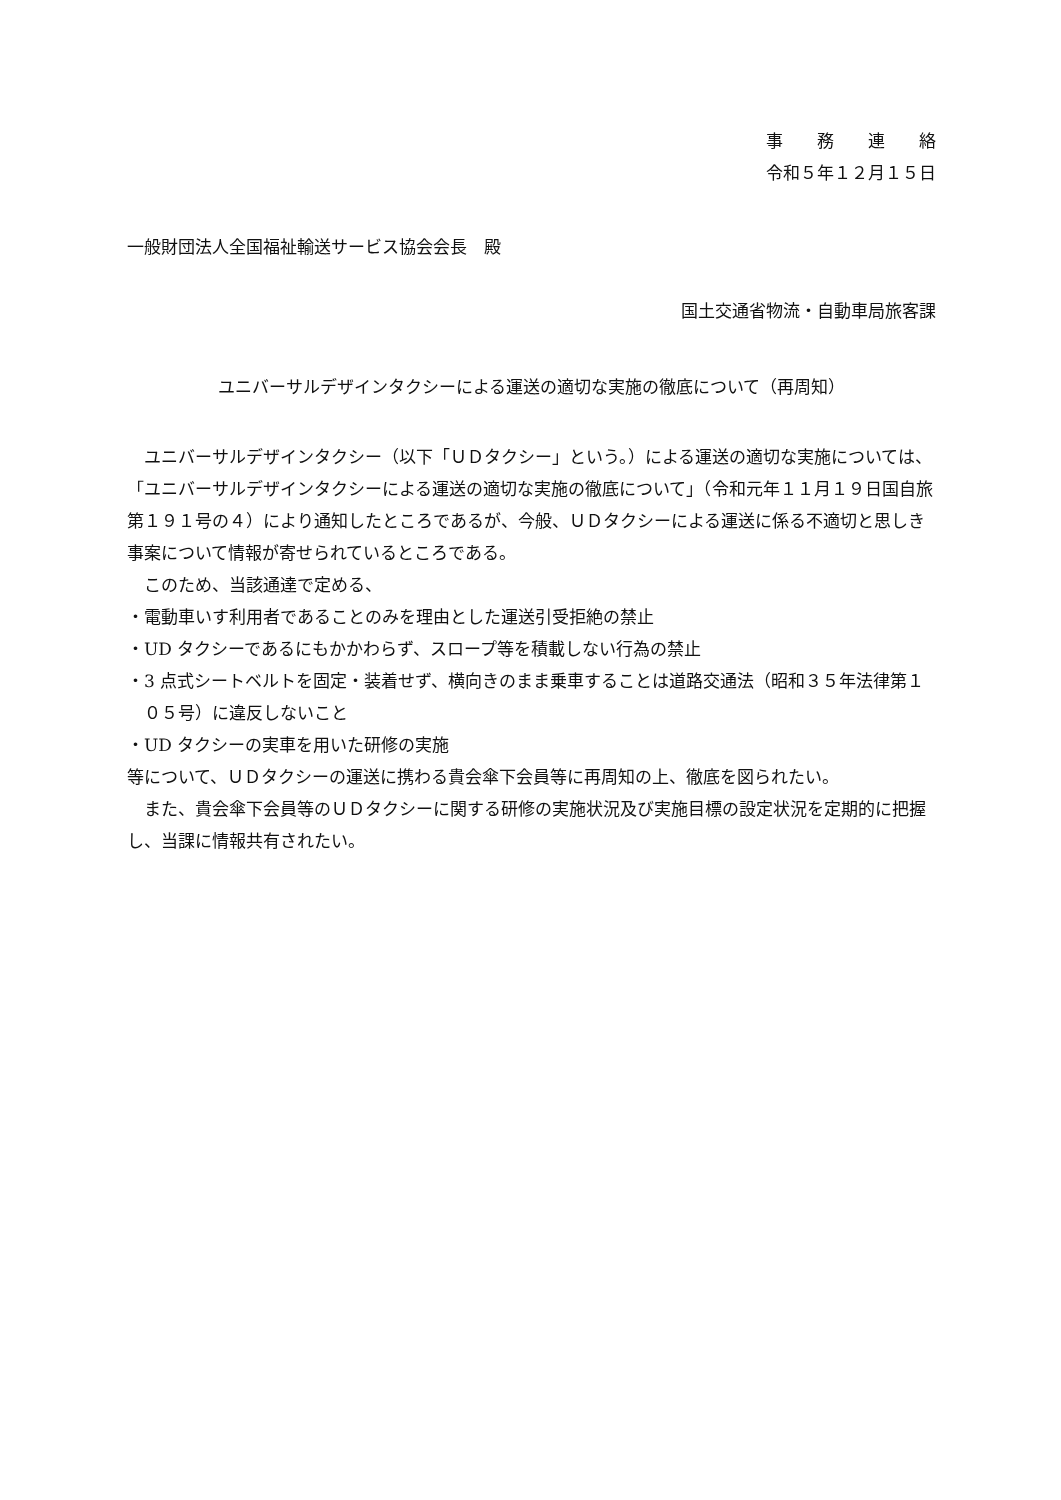事　　務　　連　　絡
令和５年１２月１５日
一般財団法人全国福祉輸送サービス協会会長　殿
国土交通省物流・自動車局旅客課
ユニバーサルデザインタクシーによる運送の適切な実施の徹底について（再周知）
ユニバーサルデザインタクシー（以下「ＵＤタクシー」という。）による運送の適切な実施については、「ユニバーサルデザインタクシーによる運送の適切な実施の徹底について」（令和元年１１月１９日国自旅第１９１号の４）により通知したところであるが、今般、ＵＤタクシーによる運送に係る不適切と思しき事案について情報が寄せられているところである。
このため、当該通達で定める、
・電動車いす利用者であることのみを理由とした運送引受拒絶の禁止
・UD タクシーであるにもかかわらず、スロープ等を積載しない行為の禁止
・3 点式シートベルトを固定・装着せず、横向きのまま乗車することは道路交通法（昭和３５年法律第１０５号）に違反しないこと
・UD タクシーの実車を用いた研修の実施
等について、ＵＤタクシーの運送に携わる貴会傘下会員等に再周知の上、徹底を図られたい。
また、貴会傘下会員等のＵＤタクシーに関する研修の実施状況及び実施目標の設定状況を定期的に把握し、当課に情報共有されたい。